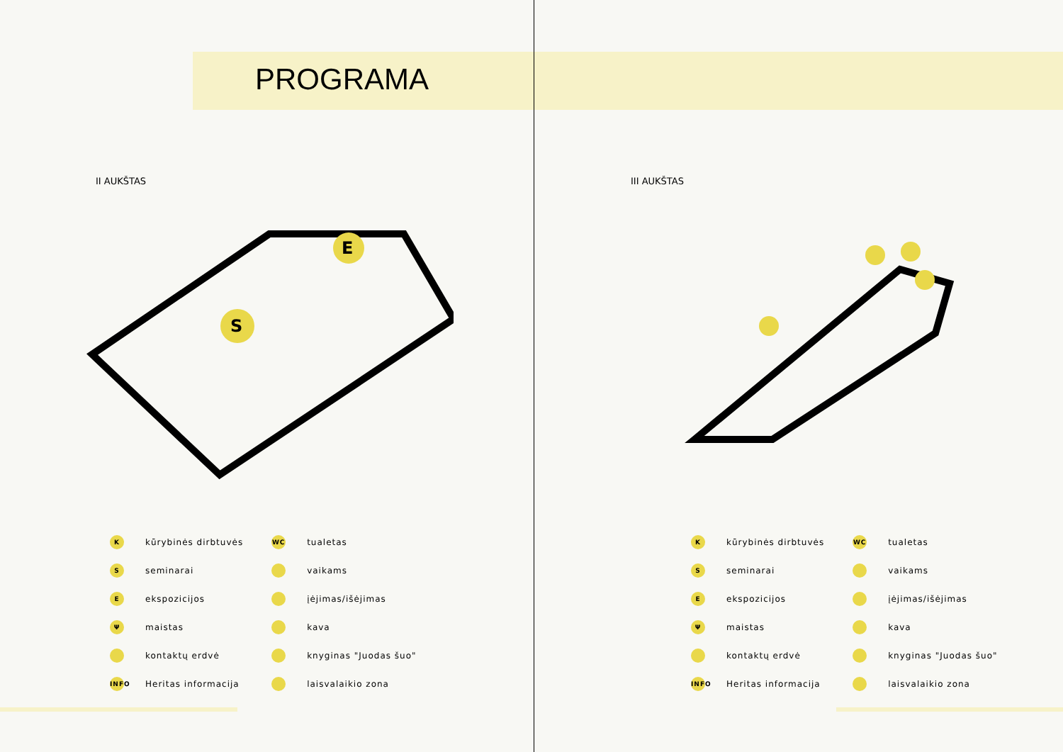PROGRAMA
II AUKŠTAS III AUKŠTAS
E
S
Kkūrybinės dirbtuvės
Sseminarai
Eekspozicijos
Ψmaistas
kontaktų erdvė
INFO Heritas informacija
WC tualetas
vaikams
įėjimas/išėjimas
kava
knyginas "Juodas šuo"
laisvalaikio zona
Kkūrybinės dirbtuvės
Sseminarai
Eekspozicijos
Ψmaistas
kontaktų erdvė
INFO Heritas informacija
WC tualetas
vaikams
įėjimas/išėjimas
kava
knyginas "Juodas šuo"
laisvalaikio zona